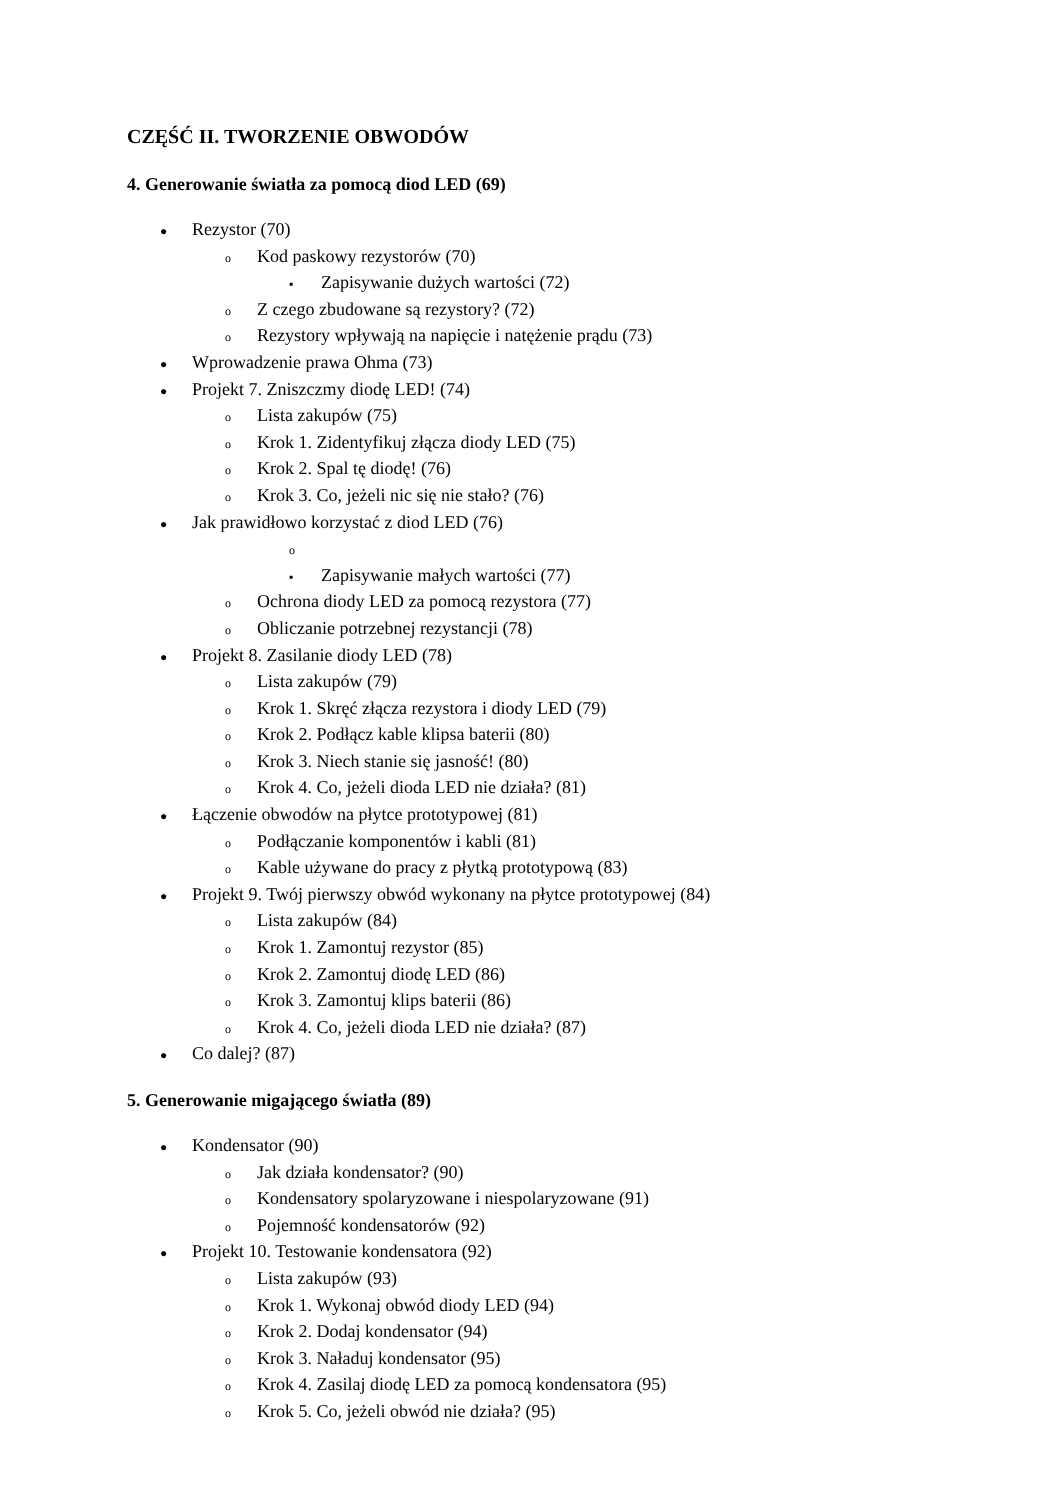CZĘŚĆ II. TWORZENIE OBWODÓW
4. Generowanie światła za pomocą diod LED (69)
● Rezystor (70)
o Kod paskowy rezystorów (70)
▪ Zapisywanie dużych wartości (72)
o Z czego zbudowane są rezystory? (72)
o Rezystory wpływają na napięcie i natężenie prądu (73)
● Wprowadzenie prawa Ohma (73)
● Projekt 7. Zniszczmy diodę LED! (74)
o Lista zakupów (75)
o Krok 1. Zidentyfikuj złącza diody LED (75)
o Krok 2. Spal tę diodę! (76)
o Krok 3. Co, jeżeli nic się nie stało? (76)
● Jak prawidłowo korzystać z diod LED (76)
o
▪ Zapisywanie małych wartości (77)
o Ochrona diody LED za pomocą rezystora (77)
o Obliczanie potrzebnej rezystancji (78)
● Projekt 8. Zasilanie diody LED (78)
o Lista zakupów (79)
o Krok 1. Skręć złącza rezystora i diody LED (79)
o Krok 2. Podłącz kable klipsa baterii (80)
o Krok 3. Niech stanie się jasność! (80)
o Krok 4. Co, jeżeli dioda LED nie działa? (81)
● Łączenie obwodów na płytce prototypowej (81)
o Podłączanie komponentów i kabli (81)
o Kable używane do pracy z płytką prototypową (83)
● Projekt 9. Twój pierwszy obwód wykonany na płytce prototypowej (84)
o Lista zakupów (84)
o Krok 1. Zamontuj rezystor (85)
o Krok 2. Zamontuj diodę LED (86)
o Krok 3. Zamontuj klips baterii (86)
o Krok 4. Co, jeżeli dioda LED nie działa? (87)
● Co dalej? (87)
5. Generowanie migającego światła (89)
● Kondensator (90)
o Jak działa kondensator? (90)
o Kondensatory spolaryzowane i niespolaryzowane (91)
o Pojemność kondensatorów (92)
● Projekt 10. Testowanie kondensatora (92)
o Lista zakupów (93)
o Krok 1. Wykonaj obwód diody LED (94)
o Krok 2. Dodaj kondensator (94)
o Krok 3. Naładuj kondensator (95)
o Krok 4. Zasilaj diodę LED za pomocą kondensatora (95)
o Krok 5. Co, jeżeli obwód nie działa? (95)